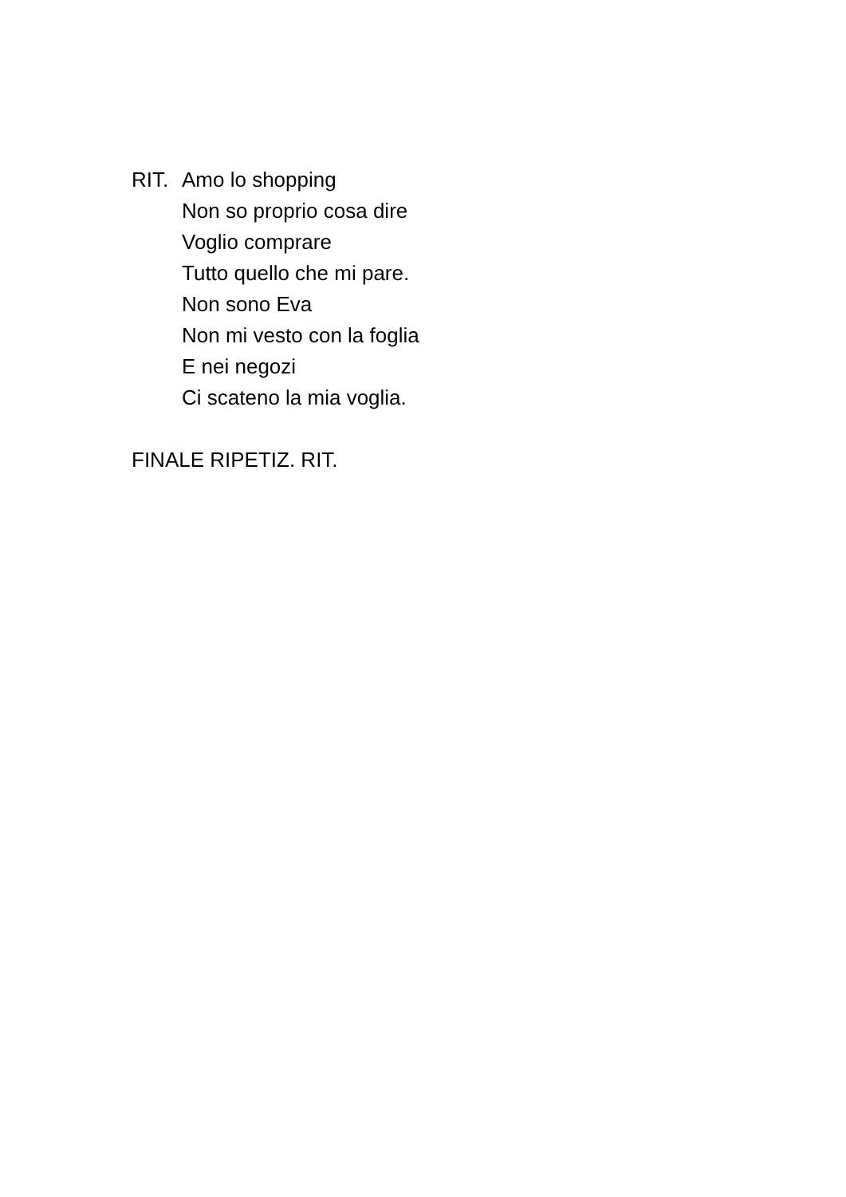RIT. Amo lo shopping
Non so proprio cosa dire
Voglio comprare
Tutto quello che mi pare.
Non sono Eva
Non mi vesto con la foglia
E nei negozi
Ci scateno la mia voglia.
FINALE RIPETIZ. RIT.